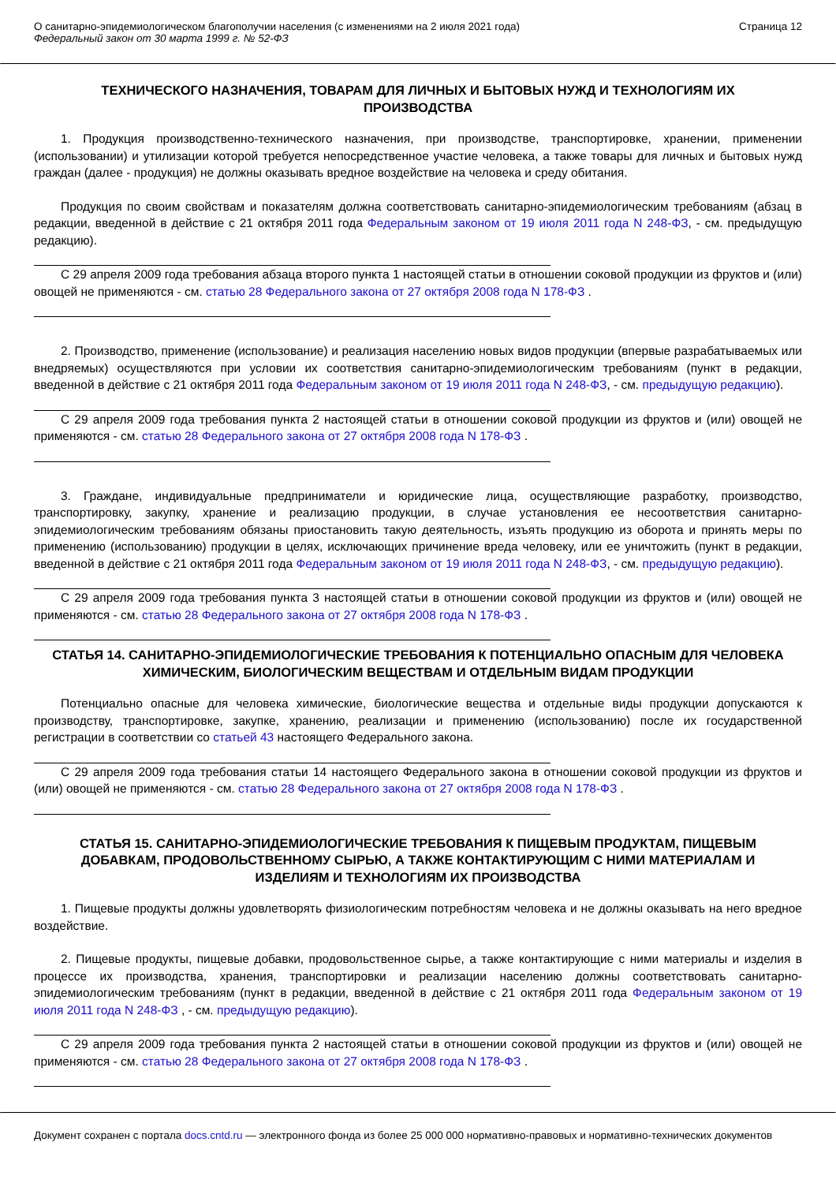О санитарно-эпидемиологическом благополучии населения (с изменениями на 2 июля 2021 года)
Федеральный закон от 30 марта 1999 г. № 52-ФЗ
Страница 12
ТЕХНИЧЕСКОГО НАЗНАЧЕНИЯ, ТОВАРАМ ДЛЯ ЛИЧНЫХ И БЫТОВЫХ НУЖД И ТЕХНОЛОГИЯМ ИХ ПРОИЗВОДСТВА
1. Продукция производственно-технического назначения, при производстве, транспортировке, хранении, применении (использовании) и утилизации которой требуется непосредственное участие человека, а также товары для личных и бытовых нужд граждан (далее - продукция) не должны оказывать вредное воздействие на человека и среду обитания.
Продукция по своим свойствам и показателям должна соответствовать санитарно-эпидемиологическим требованиям (абзац в редакции, введенной в действие с 21 октября 2011 года Федеральным законом от 19 июля 2011 года N 248-ФЗ, - см. предыдущую редакцию).
С 29 апреля 2009 года требования абзаца второго пункта 1 настоящей статьи в отношении соковой продукции из фруктов и (или) овощей не применяются - см. статью 28 Федерального закона от 27 октября 2008 года N 178-ФЗ .
2. Производство, применение (использование) и реализация населению новых видов продукции (впервые разрабатываемых или внедряемых) осуществляются при условии их соответствия санитарно-эпидемиологическим требованиям (пункт в редакции, введенной в действие с 21 октября 2011 года Федеральным законом от 19 июля 2011 года N 248-ФЗ, - см. предыдущую редакцию).
С 29 апреля 2009 года требования пункта 2 настоящей статьи в отношении соковой продукции из фруктов и (или) овощей не применяются - см. статью 28 Федерального закона от 27 октября 2008 года N 178-ФЗ .
3. Граждане, индивидуальные предприниматели и юридические лица, осуществляющие разработку, производство, транспортировку, закупку, хранение и реализацию продукции, в случае установления ее несоответствия санитарно-эпидемиологическим требованиям обязаны приостановить такую деятельность, изъять продукцию из оборота и принять меры по применению (использованию) продукции в целях, исключающих причинение вреда человеку, или ее уничтожить (пункт в редакции, введенной в действие с 21 октября 2011 года Федеральным законом от 19 июля 2011 года N 248-ФЗ, - см. предыдущую редакцию).
С 29 апреля 2009 года требования пункта 3 настоящей статьи в отношении соковой продукции из фруктов и (или) овощей не применяются - см. статью 28 Федерального закона от 27 октября 2008 года N 178-ФЗ .
СТАТЬЯ 14. САНИТАРНО-ЭПИДЕМИОЛОГИЧЕСКИЕ ТРЕБОВАНИЯ К ПОТЕНЦИАЛЬНО ОПАСНЫМ ДЛЯ ЧЕЛОВЕКА ХИМИЧЕСКИМ, БИОЛОГИЧЕСКИМ ВЕЩЕСТВАМ И ОТДЕЛЬНЫМ ВИДАМ ПРОДУКЦИИ
Потенциально опасные для человека химические, биологические вещества и отдельные виды продукции допускаются к производству, транспортировке, закупке, хранению, реализации и применению (использованию) после их государственной регистрации в соответствии со статьей 43 настоящего Федерального закона.
С 29 апреля 2009 года требования статьи 14 настоящего Федерального закона в отношении соковой продукции из фруктов и (или) овощей не применяются - см. статью 28 Федерального закона от 27 октября 2008 года N 178-ФЗ .
СТАТЬЯ 15. САНИТАРНО-ЭПИДЕМИОЛОГИЧЕСКИЕ ТРЕБОВАНИЯ К ПИЩЕВЫМ ПРОДУКТАМ, ПИЩЕВЫМ ДОБАВКАМ, ПРОДОВОЛЬСТВЕННОМУ СЫРЬЮ, А ТАКЖЕ КОНТАКТИРУЮЩИМ С НИМИ МАТЕРИАЛАМ И ИЗДЕЛИЯМ И ТЕХНОЛОГИЯМ ИХ ПРОИЗВОДСТВА
1. Пищевые продукты должны удовлетворять физиологическим потребностям человека и не должны оказывать на него вредное воздействие.
2. Пищевые продукты, пищевые добавки, продовольственное сырье, а также контактирующие с ними материалы и изделия в процессе их производства, хранения, транспортировки и реализации населению должны соответствовать санитарно-эпидемиологическим требованиям (пункт в редакции, введенной в действие с 21 октября 2011 года Федеральным законом от 19 июля 2011 года N 248-ФЗ , - см. предыдущую редакцию).
С 29 апреля 2009 года требования пункта 2 настоящей статьи в отношении соковой продукции из фруктов и (или) овощей не применяются - см. статью 28 Федерального закона от 27 октября 2008 года N 178-ФЗ .
Документ сохранен с портала docs.cntd.ru — электронного фонда из более 25 000 000 нормативно-правовых и нормативно-технических документов